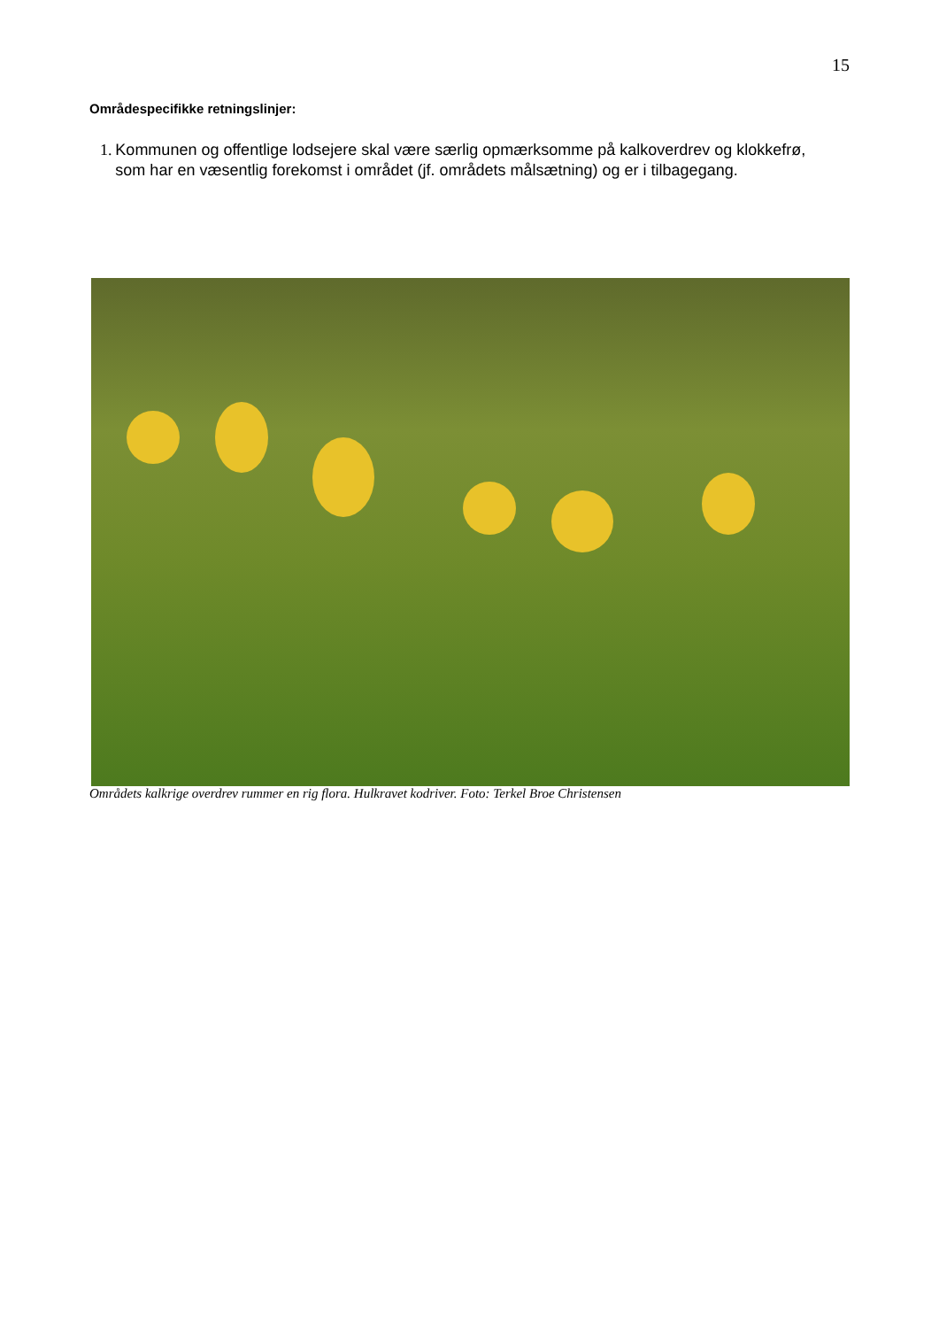15
Områdespecifikke retningslinjer:
1. Kommunen og offentlige lodsejere skal være særlig opmærksomme på kalkoverdrev og klokkefrø, som har en væsentlig forekomst i området (jf. områdets målsætning) og er i tilbagegang.
Områdets kalkrige overdrev rummer en rig flora. Hulkravet kodriver. Foto: Terkel Broe Christensen